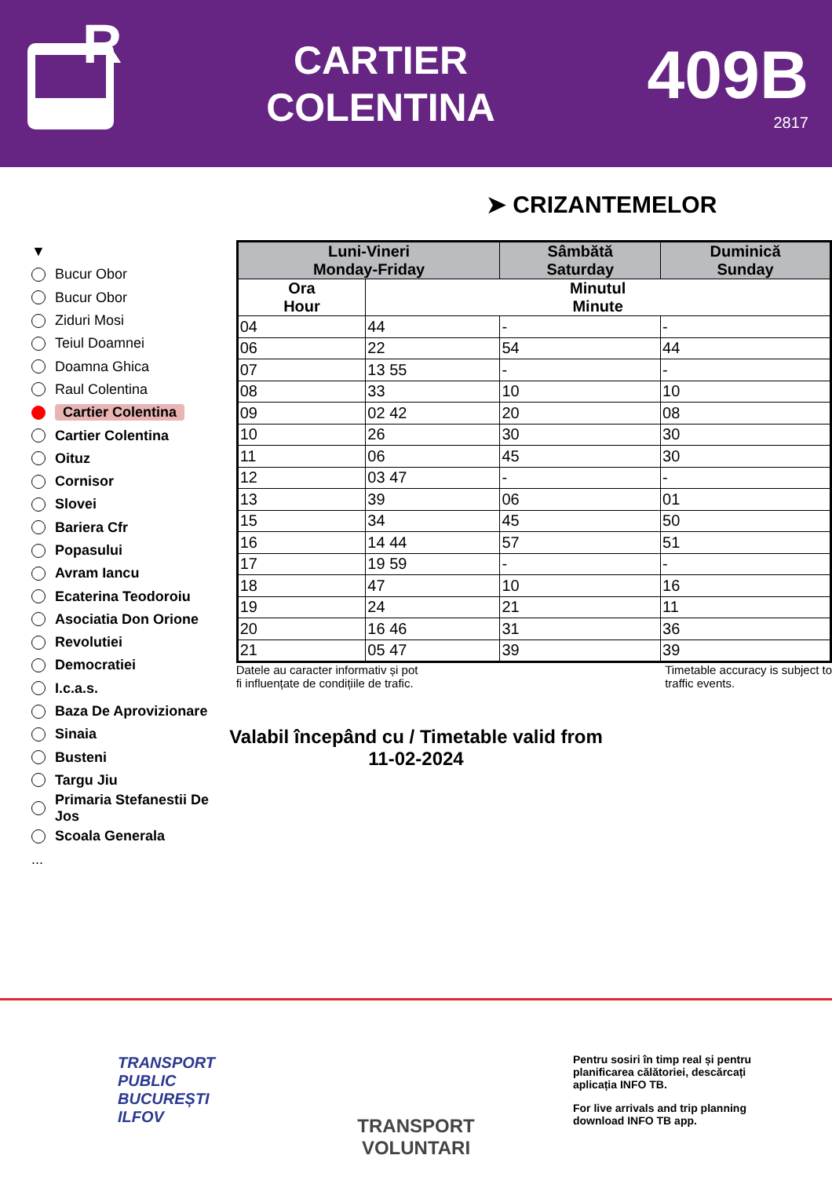R
CARTIER
COLENTINA
409B
2817
➤ CRIZANTEMELOR
▼
Bucur Obor
Bucur Obor
Ziduri Mosi
Teiul Doamnei
Doamna Ghica
Raul Colentina
Cartier Colentina
Cartier Colentina
Oituz
Cornisor
Slovei
Bariera Cfr
Popasului
Avram Iancu
Ecaterina Teodoroiu
Asociatia Don Orione
Revolutiei
Democratiei
I.c.a.s.
Baza De Aprovizionare
Sinaia
Busteni
Targu Jiu
Primaria Stefanestii De Jos
Scoala Generala
...
| Luni-Vineri Monday-Friday | | Sâmbătă Saturday | Duminică Sunday |
| --- | --- | --- | --- |
| Ora Hour | Minutul Minute | | |
| 04 | 44 | - | - |
| 06 | 22 | 54 | 44 |
| 07 | 13 55 | - | - |
| 08 | 33 | 10 | 10 |
| 09 | 02 42 | 20 | 08 |
| 10 | 26 | 30 | 30 |
| 11 | 06 | 45 | 30 |
| 12 | 03 47 | - | - |
| 13 | 39 | 06 | 01 |
| 15 | 34 | 45 | 50 |
| 16 | 14 44 | 57 | 51 |
| 17 | 19 59 | - | - |
| 18 | 47 | 10 | 16 |
| 19 | 24 | 21 | 11 |
| 20 | 16 46 | 31 | 36 |
| 21 | 05 47 | 39 | 39 |
Datele au caracter informativ și pot
fi influențate de condițiile de trafic.
Timetable accuracy is subject to
traffic events.
Valabil începând cu / Timetable valid from
11-02-2024
TRANSPORT
PUBLIC
BUCUREȘTI
ILFOV
TRANSPORT VOLUNTARI
Pentru sosiri în timp real și pentru planificarea călătoriei, descărcați aplicația INFO TB.
For live arrivals and trip planning download INFO TB app.